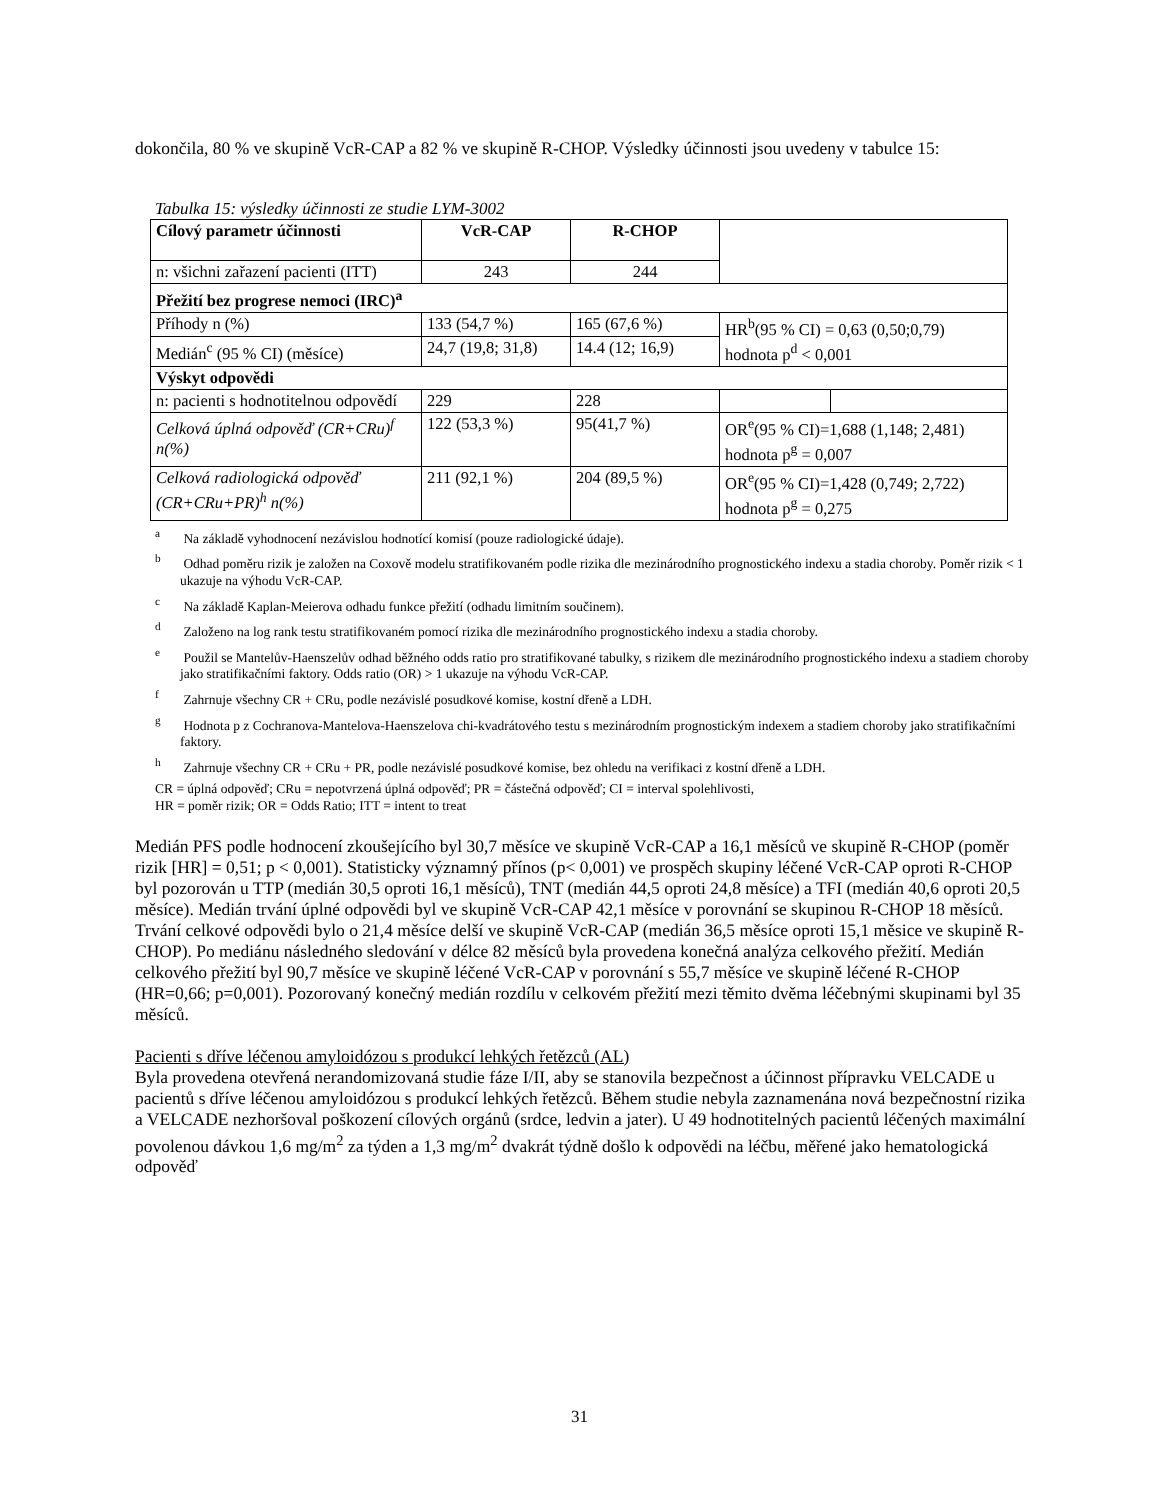dokončila, 80 % ve skupině VcR-CAP a 82 % ve skupině R-CHOP. Výsledky účinnosti jsou uvedeny v tabulce 15:
Tabulka 15: výsledky účinnosti ze studie LYM-3002
| Cílový parametr účinnosti | VcR-CAP | R-CHOP | | |
| n: všichni zařazení pacienti (ITT) | 243 | 244 | | |
| Přežití bez progrese nemoci (IRC)<sup>a</sup> | | | | |
| Příhody n (%) | 133 (54,7 %) | 165 (67,6 %) | HR<sup>b</sup>(95 % CI) = 0,63 (0,50;0,79) hodnota p<sup>d</sup> < 0,001 | |
| Medián<sup>c</sup> (95 % CI) (měsíce) | 24,7 (19,8; 31,8) | 14.4 (12; 16,9) | | |
| Výskyt odpovědi | | | | |
| n: pacienti s hodnotitelnou odpovědí | 229 | 228 | | |
| Celková úplná odpověď (CR+CRu)<sup>f</sup> n(%) | 122 (53,3 %) | 95(41,7 %) | OR<sup>e</sup>(95 % CI)=1,688 (1,148; 2,481) hodnota p<sup>g</sup> = 0,007 | |
| Celková radiologická odpověď (CR+CRu+PR)<sup>h</sup> n(%) | 211 (92,1 %) | 204 (89,5 %) | OR<sup>e</sup>(95 % CI)=1,428 (0,749; 2,722) hodnota p<sup>g</sup> = 0,275 | |
<sup>a</sup> Na základě vyhodnocení nezávislou hodnotící komisí (pouze radiologické údaje).
<sup>b</sup> Odhad poměru rizik je založen na Coxově modelu stratifikovaném podle rizika dle mezinárodního prognostického indexu a stadia choroby. Poměr rizik < 1 ukazuje na výhodu VcR-CAP.
<sup>c</sup> Na základě Kaplan-Meierova odhadu funkce přežití (odhadu limitním součinem).
<sup>d</sup> Založeno na log rank testu stratifikovaném pomocí rizika dle mezinárodního prognostického indexu a stadia choroby.
<sup>e</sup> Použil se Mantelův-Haenszelův odhad běžného odds ratio pro stratifikované tabulky, s rizikem dle mezinárodního prognostického indexu a stadiem choroby jako stratifikačními faktory. Odds ratio (OR) > 1 ukazuje na výhodu VcR-CAP.
<sup>f</sup> Zahrnuje všechny CR + CRu, podle nezávislé posudkové komise, kostní dřeně a LDH.
<sup>g</sup> Hodnota p z Cochranova-Mantelova-Haenszelova chi-kvadrátového testu s mezinárodním prognostickým indexem a stadiem choroby jako stratifikačními faktory.
<sup>h</sup> Zahrnuje všechny CR + CRu + PR, podle nezávislé posudkové komise, bez ohledu na verifikaci z kostní dřeně a LDH.
CR = úplná odpověď; CRu = nepotvrzená úplná odpověď; PR = částečná odpověď; CI = interval spolehlivosti,
HR = poměr rizik; OR = Odds Ratio; ITT = intent to treat
Medián PFS podle hodnocení zkoušejícího byl 30,7 měsíce ve skupině VcR-CAP a 16,1 měsíců ve skupině R-CHOP (poměr rizik [HR] = 0,51; p < 0,001). Statisticky významný přínos (p< 0,001) ve prospěch skupiny léčené VcR-CAP oproti R-CHOP byl pozorován u TTP (medián 30,5 oproti 16,1 měsíců), TNT (medián 44,5 oproti 24,8 měsíce) a TFI (medián 40,6 oproti 20,5 měsíce). Medián trvání úplné odpovědi byl ve skupině VcR-CAP 42,1 měsíce v porovnání se skupinou R-CHOP 18 měsíců. Trvání celkové odpovědi bylo o 21,4 měsíce delší ve skupině VcR-CAP (medián 36,5 měsíce oproti 15,1 měsice ve skupině R-CHOP). Po mediánu následného sledování v délce 82 měsíců byla provedena konečná analýza celkového přežití. Medián celkového přežití byl 90,7 měsíce ve skupině léčené VcR-CAP v porovnání s 55,7 měsíce ve skupině léčené R-CHOP (HR=0,66; p=0,001). Pozorovaný konečný medián rozdílu v celkovém přežití mezi těmito dvěma léčebnými skupinami byl 35 měsíců.
Pacienti s dříve léčenou amyloidózou s produkcí lehkých řetězců (AL)
Byla provedena otevřená nerandomizovaná studie fáze I/II, aby se stanovila bezpečnost a účinnost přípravku VELCADE u pacientů s dříve léčenou amyloidózou s produkcí lehkých řetězců. Během studie nebyla zaznamenána nová bezpečnostní rizika a VELCADE nezhoršoval poškození cílových orgánů (srdce, ledvin a jater). U 49 hodnotitelných pacientů léčených maximální povolenou dávkou 1,6 mg/m<sup>2</sup> za týden a 1,3 mg/m<sup>2</sup> dvakrát týdně došlo k odpovědi na léčbu, měřené jako hematologická odpověď
31